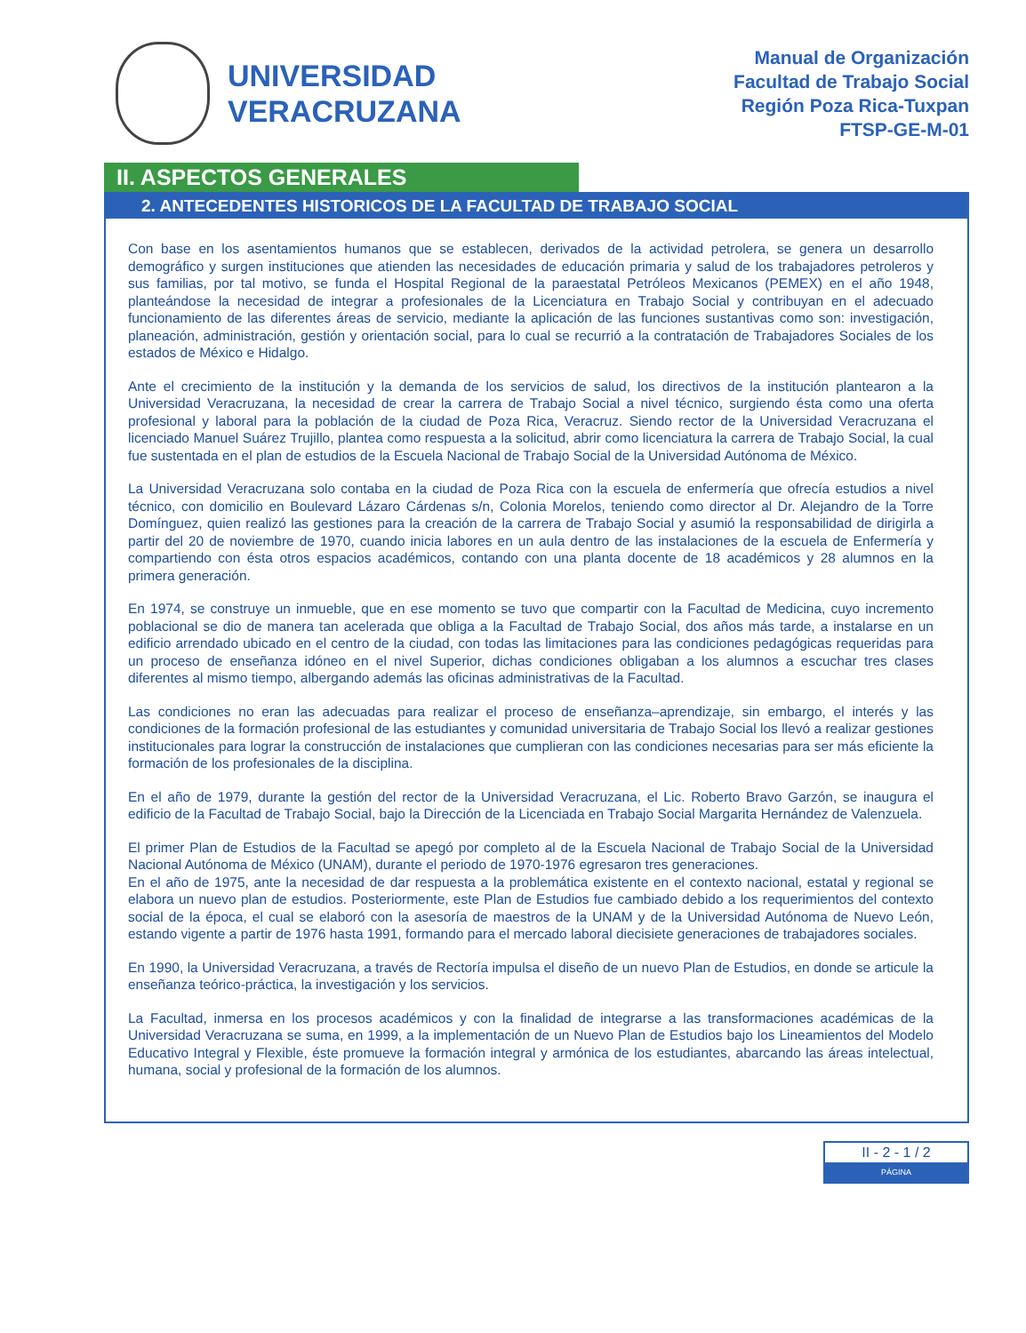UNIVERSIDAD
VERACRUZANA
Manual de Organización
Facultad de Trabajo Social
Región Poza Rica-Tuxpan
FTSP-GE-M-01
II. ASPECTOS GENERALES
2. ANTECEDENTES HISTORICOS DE LA FACULTAD DE TRABAJO SOCIAL
Con base en los asentamientos humanos que se establecen, derivados de la actividad petrolera, se genera un desarrollo demográfico y surgen instituciones que atienden las necesidades de educación primaria y salud de los trabajadores petroleros y sus familias, por tal motivo, se funda el Hospital Regional de la paraestatal Petróleos Mexicanos (PEMEX) en el año 1948, planteándose la necesidad de integrar a profesionales de la Licenciatura en Trabajo Social y contribuyan en el adecuado funcionamiento de las diferentes áreas de servicio, mediante la aplicación de las funciones sustantivas como son: investigación, planeación, administración, gestión y orientación social, para lo cual se recurrió a la contratación de Trabajadores Sociales de los estados de México e Hidalgo.
Ante el crecimiento de la institución y la demanda de los servicios de salud, los directivos de la institución plantearon a la Universidad Veracruzana, la necesidad de crear la carrera de Trabajo Social a nivel técnico, surgiendo ésta como una oferta profesional y laboral para la población de la ciudad de Poza Rica, Veracruz. Siendo rector de la Universidad Veracruzana el licenciado Manuel Suárez Trujillo, plantea como respuesta a la solicitud, abrir como licenciatura la carrera de Trabajo Social, la cual fue sustentada en el plan de estudios de la Escuela Nacional de Trabajo Social de la Universidad Autónoma de México.
La Universidad Veracruzana solo contaba en la ciudad de Poza Rica con la escuela de enfermería que ofrecía estudios a nivel técnico, con domicilio en Boulevard Lázaro Cárdenas s/n, Colonia Morelos, teniendo como director al Dr. Alejandro de la Torre Domínguez, quien realizó las gestiones para la creación de la carrera de Trabajo Social y asumió la responsabilidad de dirigirla a partir del 20 de noviembre de 1970, cuando inicia labores en un aula dentro de las instalaciones de la escuela de Enfermería y compartiendo con ésta otros espacios académicos, contando con una planta docente de 18 académicos y 28 alumnos en la primera generación.
En 1974, se construye un inmueble, que en ese momento se tuvo que compartir con la Facultad de Medicina, cuyo incremento poblacional se dio de manera tan acelerada que obliga a la Facultad de Trabajo Social, dos años más tarde, a instalarse en un edificio arrendado ubicado en el centro de la ciudad, con todas las limitaciones para las condiciones pedagógicas requeridas para un proceso de enseñanza idóneo en el nivel Superior, dichas condiciones obligaban a los alumnos a escuchar tres clases diferentes al mismo tiempo, albergando además las oficinas administrativas de la Facultad.
Las condiciones no eran las adecuadas para realizar el proceso de enseñanza–aprendizaje, sin embargo, el interés y las condiciones de la formación profesional de las estudiantes y comunidad universitaria de Trabajo Social los llevó a realizar gestiones institucionales para lograr la construcción de instalaciones que cumplieran con las condiciones necesarias para ser más eficiente la formación de los profesionales de la disciplina.
En el año de 1979, durante la gestión del rector de la Universidad Veracruzana, el Lic. Roberto Bravo Garzón, se inaugura el edificio de la Facultad de Trabajo Social, bajo la Dirección de la Licenciada en Trabajo Social Margarita Hernández de Valenzuela.
El primer Plan de Estudios de la Facultad se apegó por completo al de la Escuela Nacional de Trabajo Social de la Universidad Nacional Autónoma de México (UNAM), durante el periodo de 1970-1976 egresaron tres generaciones.
En el año de 1975, ante la necesidad de dar respuesta a la problemática existente en el contexto nacional, estatal y regional se elabora un nuevo plan de estudios. Posteriormente, este Plan de Estudios fue cambiado debido a los requerimientos del contexto social de la época, el cual se elaboró con la asesoría de maestros de la UNAM y de la Universidad Autónoma de Nuevo León, estando vigente a partir de 1976 hasta 1991, formando para el mercado laboral diecisiete generaciones de trabajadores sociales.
En 1990, la Universidad Veracruzana, a través de Rectoría impulsa el diseño de un nuevo Plan de Estudios, en donde se articule la enseñanza teórico-práctica, la investigación y los servicios.
La Facultad, inmersa en los procesos académicos y con la finalidad de integrarse a las transformaciones académicas de la Universidad Veracruzana se suma, en 1999, a la implementación de un Nuevo Plan de Estudios bajo los Lineamientos del Modelo Educativo Integral y Flexible, éste promueve la formación integral y armónica de los estudiantes, abarcando las áreas intelectual, humana, social y profesional de la formación de los alumnos.
II - 2 - 1 / 2
PÁGINA